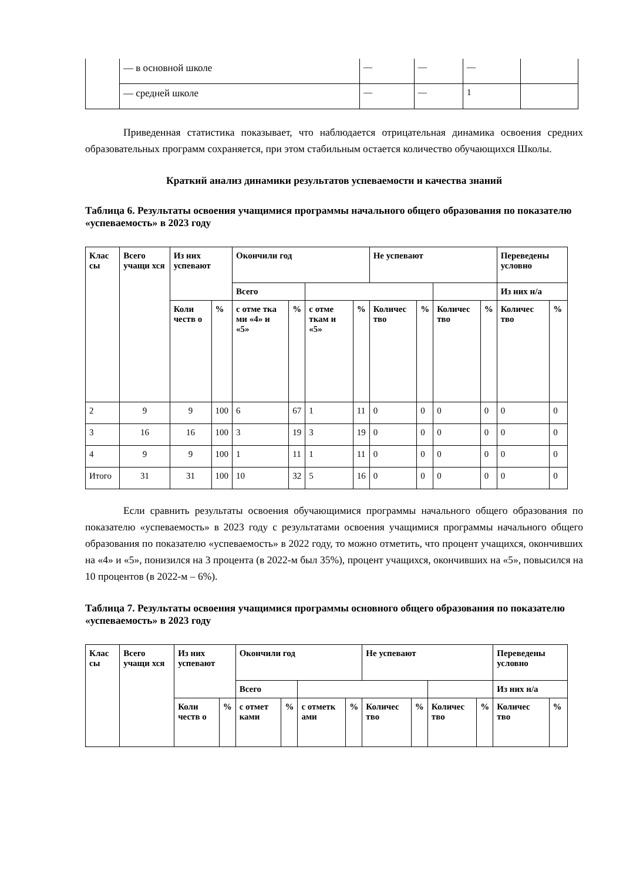| | — в основной школе | — | — | — | |
| | — средней школе | — | — | 1 | |
Приведенная статистика показывает, что наблюдается отрицательная динамика освоения средних образовательных программ сохраняется, при этом стабильным остается количество обучающихся Школы.
Краткий анализ динамики результатов успеваемости и качества знаний
Таблица 6. Результаты освоения учащимися программы начального общего образования по показателю «успеваемость» в 2023 году
| Клас сы | Всего учащи хся | Из них успевают | | Окончили год | | | | Не успевают | | | | Переведены условно | |
| --- | --- | --- | --- | --- | --- | --- | --- | --- | --- | --- | --- | --- | --- |
| | | | | Всего | | | | | | | | Из них н/а | |
| | | Коли честв о | % | с отме тка ми «4» и «5» | % | с отме ткам и «5» | % | Количес тво | % | Количес тво | % | Количес тво | % |
| 2 | 9 | 9 | 100 | 6 | 67 | 1 | 11 | 0 | 0 | 0 | 0 | 0 | 0 |
| 3 | 16 | 16 | 100 | 3 | 19 | 3 | 19 | 0 | 0 | 0 | 0 | 0 | 0 |
| 4 | 9 | 9 | 100 | 1 | 11 | 1 | 11 | 0 | 0 | 0 | 0 | 0 | 0 |
| Итого | 31 | 31 | 100 | 10 | 32 | 5 | 16 | 0 | 0 | 0 | 0 | 0 | 0 |
Если сравнить результаты освоения обучающимися программы начального общего образования по показателю «успеваемость» в 2023 году с результатами освоения учащимися программы начального общего образования по показателю «успеваемость» в 2022 году, то можно отметить, что процент учащихся, окончивших на «4» и «5», понизился на 3 процента (в 2022-м был 35%), процент учащихся, окончивших на «5», повысился на 10 процентов (в 2022-м – 6%).
Таблица 7. Результаты освоения учащимися программы основного общего образования по показателю «успеваемость» в 2023 году
| Клас сы | Всего учащи хся | Из них успевают | | Окончили год | | | | Не успевают | | | | Переведены условно | |
| --- | --- | --- | --- | --- | --- | --- | --- | --- | --- | --- | --- | --- | --- |
| | | | | Всего | | | | | | | | Из них н/а | |
| | | Коли честв о | % | с отмет ками | % | с отметк ами | % | Количес тво | % | Количес тво | % | Количес тво | % |